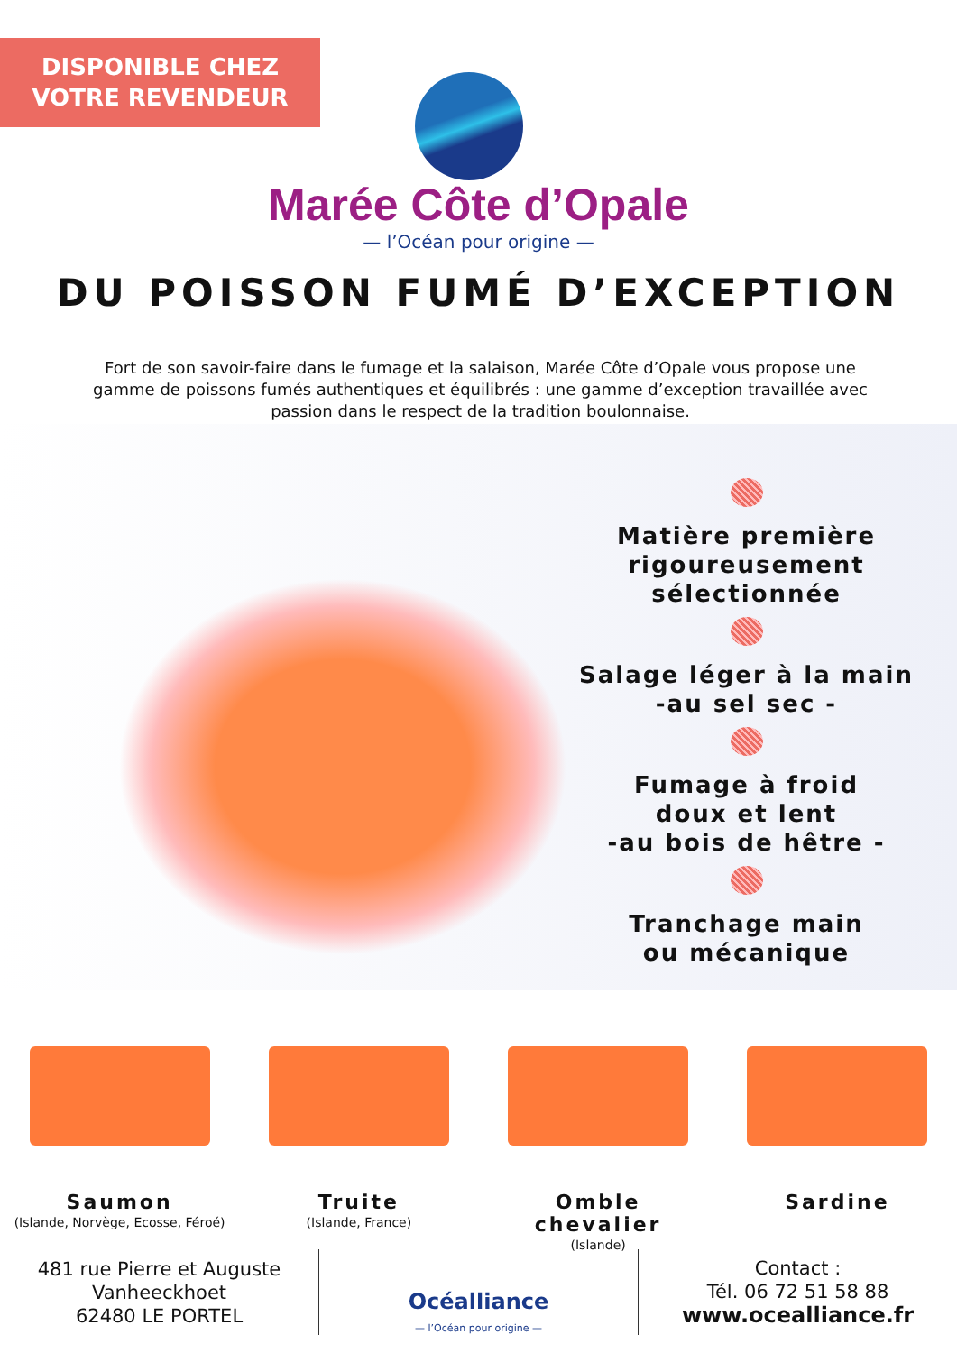DISPONIBLE CHEZ
VOTRE REVENDEUR
Marée Côte d’Opale
— l’Océan pour origine —
DU POISSON FUMÉ D’EXCEPTION
Fort de son savoir-faire dans le fumage et la salaison, Marée Côte d’Opale vous propose une gamme de poissons fumés authentiques et équilibrés : une gamme d’exception travaillée avec passion dans le respect de la tradition boulonnaise.
Matière première rigoureusement sélectionnée
Salage léger à la main
-au sel sec -
Fumage à froid
doux et lent
-au bois de hêtre -
Tranchage main
ou mécanique
Saumon
(Islande, Norvège, Ecosse, Féroé)
Truite
(Islande, France)
Omble chevalier
(Islande)
Sardine
481 rue Pierre et Auguste Vanheeckhoet
62480 LE PORTEL
Océalliance
— l’Océan pour origine —
Contact :
Tél. 06 72 51 58 88
www.ocealliance.fr